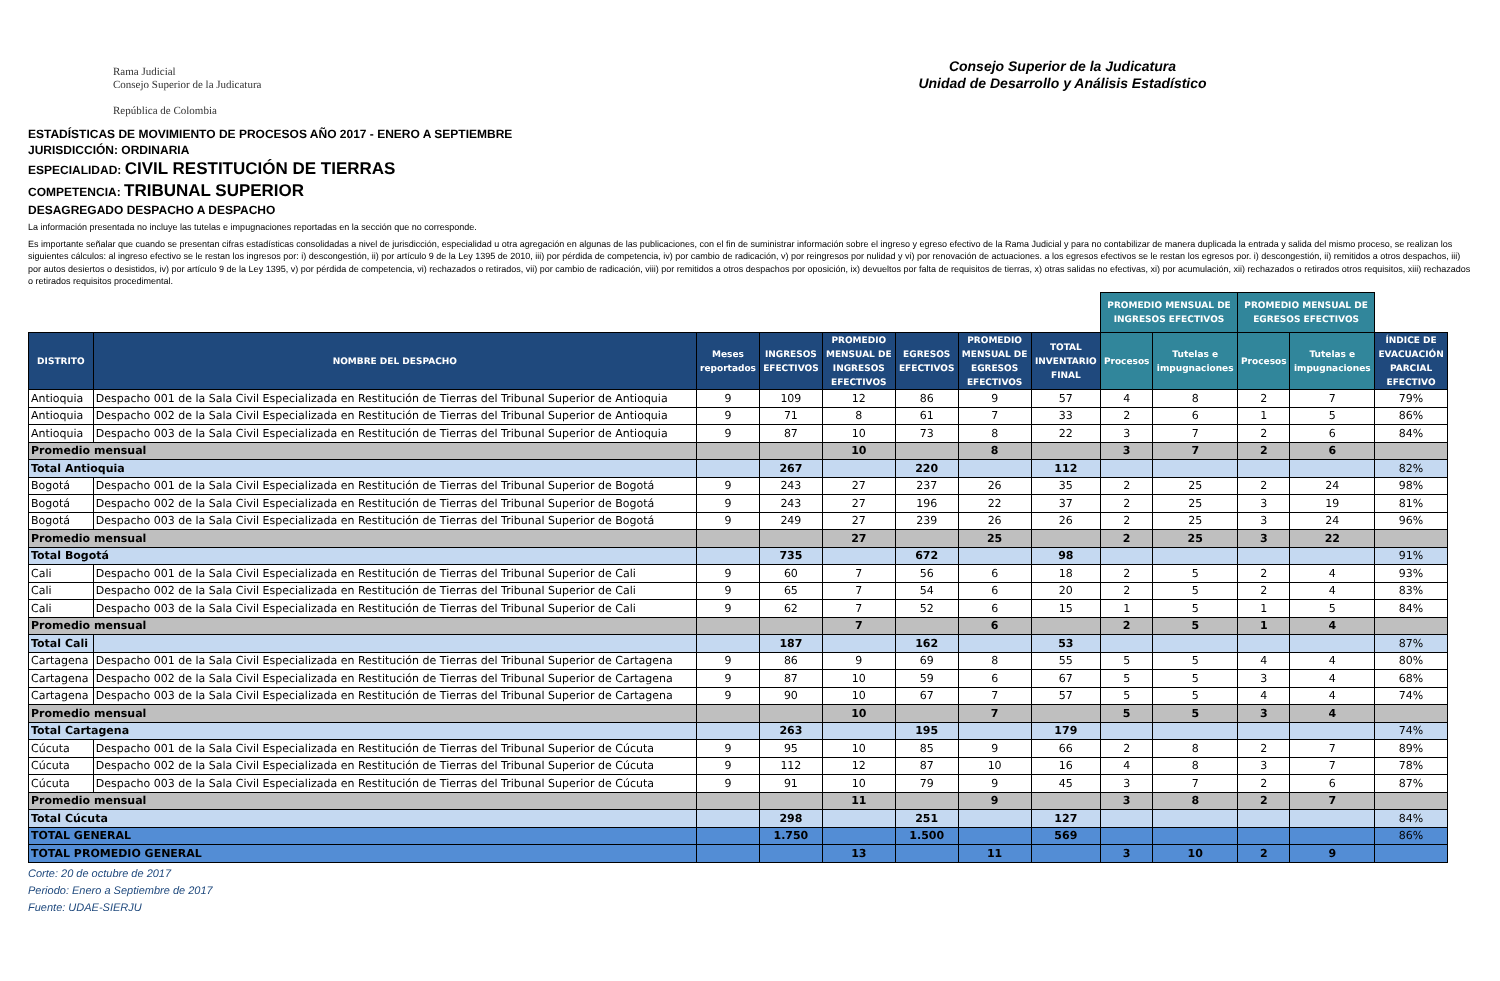Rama Judicial
Consejo Superior de la Judicatura
República de Colombia
Consejo Superior de la Judicatura
Unidad de Desarrollo y Análisis Estadístico
ESTADÍSTICAS DE MOVIMIENTO DE PROCESOS AÑO 2017 - ENERO A SEPTIEMBRE
JURISDICCIÓN: ORDINARIA
ESPECIALIDAD: CIVIL RESTITUCIÓN DE TIERRAS
COMPETENCIA: TRIBUNAL SUPERIOR
DESAGREGADO DESPACHO A DESPACHO
La información presentada no incluye las tutelas e impugnaciones reportadas en la sección que no corresponde.
Es importante señalar que cuando se presentan cifras estadísticas consolidadas a nivel de jurisdicción, especialidad u otra agregación en algunas de las publicaciones, con el fin de suministrar información sobre el ingreso y egreso efectivo de la Rama Judicial y para no contabilizar de manera duplicada la entrada y salida del mismo proceso, se realizan los siguientes cálculos: al ingreso efectivo se le restan los ingresos por: i) descongestión, ii) por artículo 9 de la Ley 1395 de 2010, iii) por pérdida de competencia, iv) por cambio de radicación, v) por reingresos por nulidad y vi) por renovación de actuaciones. a los egresos efectivos se le restan los egresos por. i) descongestión, ii) remitidos a otros despachos, iii) por autos desiertos o desistidos, iv) por artículo 9 de la Ley 1395, v) por pérdida de competencia, vi) rechazados o retirados, vii) por cambio de radicación, viii) por remitidos a otros despachos por oposición, ix) devueltos por falta de requisitos de tierras, x) otras salidas no efectivas, xi) por acumulación, xii) rechazados o retirados otros requisitos, xiii) rechazados o retirados requisitos procedimental.
| | | | | | | | | PROMEDIO MENSUAL DE INGRESOS EFECTIVOS | | PROMEDIO MENSUAL DE EGRESOS EFECTIVOS | | |
| DISTRITO | NOMBRE DEL DESPACHO | Meses reportados | INGRESOS EFECTIVOS | PROMEDIO MENSUAL DE INGRESOS EFECTIVOS | EGRESOS EFECTIVOS | PROMEDIO MENSUAL DE EGRESOS EFECTIVOS | TOTAL INVENTARIO FINAL | Procesos | Tutelas e impugnaciones | Procesos | Tutelas e impugnaciones | ÍNDICE DE EVACUACIÓN PARCIAL EFECTIVO |
| Antioquia | Despacho 001 de la Sala Civil Especializada en Restitución de Tierras del Tribunal Superior de Antioquia | 9 | 109 | 12 | 86 | 9 | 57 | 4 | 8 | 2 | 7 | 79% |
| Antioquia | Despacho 002 de la Sala Civil Especializada en Restitución de Tierras del Tribunal Superior de Antioquia | 9 | 71 | 8 | 61 | 7 | 33 | 2 | 6 | 1 | 5 | 86% |
| Antioquia | Despacho 003 de la Sala Civil Especializada en Restitución de Tierras del Tribunal Superior de Antioquia | 9 | 87 | 10 | 73 | 8 | 22 | 3 | 7 | 2 | 6 | 84% |
| Promedio mensual | | | | 10 | | 8 | | 3 | 7 | 2 | 6 | |
| Total Antioquia | | | 267 | | 220 | | 112 | | | | | 82% |
| Bogotá | Despacho 001 de la Sala Civil Especializada en Restitución de Tierras del Tribunal Superior de Bogotá | 9 | 243 | 27 | 237 | 26 | 35 | 2 | 25 | 2 | 24 | 98% |
| Bogotá | Despacho 002 de la Sala Civil Especializada en Restitución de Tierras del Tribunal Superior de Bogotá | 9 | 243 | 27 | 196 | 22 | 37 | 2 | 25 | 3 | 19 | 81% |
| Bogotá | Despacho 003 de la Sala Civil Especializada en Restitución de Tierras del Tribunal Superior de Bogotá | 9 | 249 | 27 | 239 | 26 | 26 | 2 | 25 | 3 | 24 | 96% |
| Promedio mensual | | | | 27 | | 25 | | 2 | 25 | 3 | 22 | |
| Total Bogotá | | | 735 | | 672 | | 98 | | | | | 91% |
| Cali | Despacho 001 de la Sala Civil Especializada en Restitución de Tierras del Tribunal Superior de Cali | 9 | 60 | 7 | 56 | 6 | 18 | 2 | 5 | 2 | 4 | 93% |
| Cali | Despacho 002 de la Sala Civil Especializada en Restitución de Tierras del Tribunal Superior de Cali | 9 | 65 | 7 | 54 | 6 | 20 | 2 | 5 | 2 | 4 | 83% |
| Cali | Despacho 003 de la Sala Civil Especializada en Restitución de Tierras del Tribunal Superior de Cali | 9 | 62 | 7 | 52 | 6 | 15 | 1 | 5 | 1 | 5 | 84% |
| Promedio mensual | | | | 7 | | 6 | | 2 | 5 | 1 | 4 | |
| Total Cali | | | 187 | | 162 | | 53 | | | | | 87% |
| Cartagena | Despacho 001 de la Sala Civil Especializada en Restitución de Tierras del Tribunal Superior de Cartagena | 9 | 86 | 9 | 69 | 8 | 55 | 5 | 5 | 4 | 4 | 80% |
| Cartagena | Despacho 002 de la Sala Civil Especializada en Restitución de Tierras del Tribunal Superior de Cartagena | 9 | 87 | 10 | 59 | 6 | 67 | 5 | 5 | 3 | 4 | 68% |
| Cartagena | Despacho 003 de la Sala Civil Especializada en Restitución de Tierras del Tribunal Superior de Cartagena | 9 | 90 | 10 | 67 | 7 | 57 | 5 | 5 | 4 | 4 | 74% |
| Promedio mensual | | | | 10 | | 7 | | 5 | 5 | 3 | 4 | |
| Total Cartagena | | | 263 | | 195 | | 179 | | | | | 74% |
| Cúcuta | Despacho 001 de la Sala Civil Especializada en Restitución de Tierras del Tribunal Superior de Cúcuta | 9 | 95 | 10 | 85 | 9 | 66 | 2 | 8 | 2 | 7 | 89% |
| Cúcuta | Despacho 002 de la Sala Civil Especializada en Restitución de Tierras del Tribunal Superior de Cúcuta | 9 | 112 | 12 | 87 | 10 | 16 | 4 | 8 | 3 | 7 | 78% |
| Cúcuta | Despacho 003 de la Sala Civil Especializada en Restitución de Tierras del Tribunal Superior de Cúcuta | 9 | 91 | 10 | 79 | 9 | 45 | 3 | 7 | 2 | 6 | 87% |
| Promedio mensual | | | | 11 | | 9 | | 3 | 8 | 2 | 7 | |
| Total Cúcuta | | | 298 | | 251 | | 127 | | | | | 84% |
| TOTAL GENERAL | | | 1.750 | | 1.500 | | 569 | | | | | 86% |
| TOTAL PROMEDIO GENERAL | | | | 13 | | 11 | | 3 | 10 | 2 | 9 | |
Corte: 20 de octubre de 2017
Periodo: Enero a Septiembre de 2017
Fuente: UDAE-SIERJU